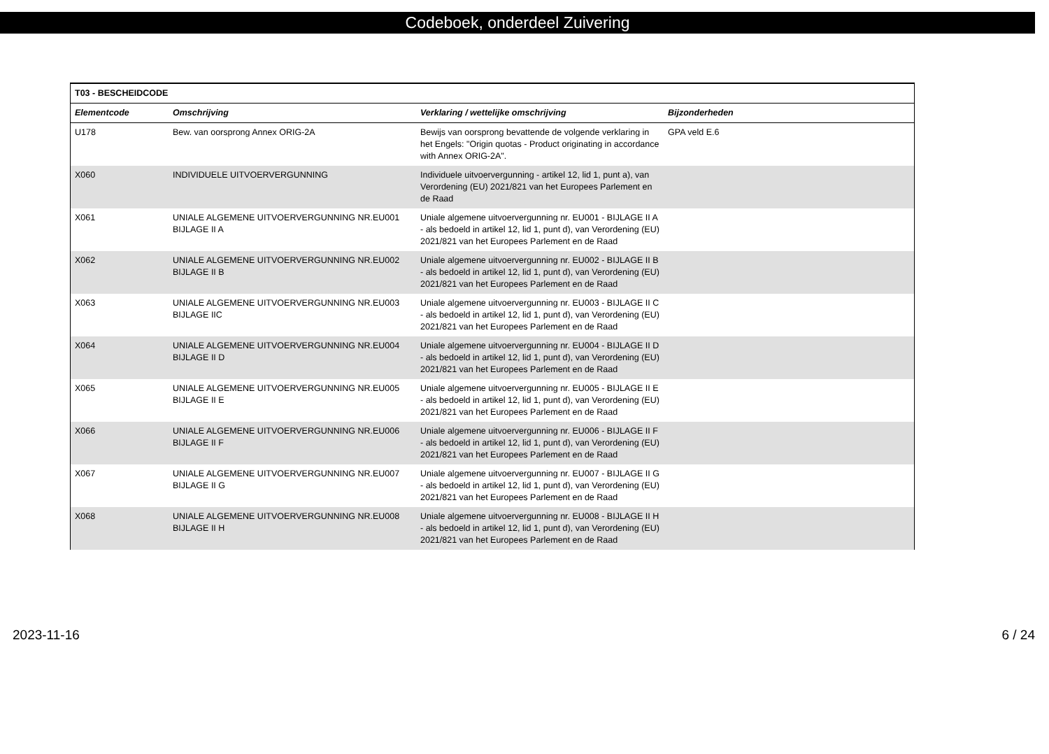Codeboek, onderdeel Zuivering
| T03 - BESCHEIDCODE | | | |
| --- | --- | --- | --- |
| Elementcode | Omschrijving | Verklaring / wettelijke omschrijving | Bijzonderheden |
| U178 | Bew. van oorsprong Annex ORIG-2A | Bewijs van oorsprong bevattende de volgende verklaring in het Engels: "Origin quotas - Product originating in accordance with Annex ORIG-2A". | GPA veld E.6 |
| X060 | INDIVIDUELE UITVOERVERGUNNING | Individuele uitvoervergunning - artikel 12, lid 1, punt a), van Verordening (EU) 2021/821 van het Europees Parlement en de Raad | |
| X061 | UNIALE ALGEMENE UITVOERVERGUNNING NR.EU001 BIJLAGE II A | Uniale algemene uitvoervergunning nr. EU001 - BIJLAGE II A - als bedoeld in artikel 12, lid 1, punt d), van Verordening (EU) 2021/821 van het Europees Parlement en de Raad | |
| X062 | UNIALE ALGEMENE UITVOERVERGUNNING NR.EU002 BIJLAGE II B | Uniale algemene uitvoervergunning nr. EU002 - BIJLAGE II B - als bedoeld in artikel 12, lid 1, punt d), van Verordening (EU) 2021/821 van het Europees Parlement en de Raad | |
| X063 | UNIALE ALGEMENE UITVOERVERGUNNING NR.EU003 BIJLAGE IIC | Uniale algemene uitvoervergunning nr. EU003 - BIJLAGE II C - als bedoeld in artikel 12, lid 1, punt d), van Verordening (EU) 2021/821 van het Europees Parlement en de Raad | |
| X064 | UNIALE ALGEMENE UITVOERVERGUNNING NR.EU004 BIJLAGE II D | Uniale algemene uitvoervergunning nr. EU004 - BIJLAGE II D - als bedoeld in artikel 12, lid 1, punt d), van Verordening (EU) 2021/821 van het Europees Parlement en de Raad | |
| X065 | UNIALE ALGEMENE UITVOERVERGUNNING NR.EU005 BIJLAGE II E | Uniale algemene uitvoervergunning nr. EU005 - BIJLAGE II E - als bedoeld in artikel 12, lid 1, punt d), van Verordening (EU) 2021/821 van het Europees Parlement en de Raad | |
| X066 | UNIALE ALGEMENE UITVOERVERGUNNING NR.EU006 BIJLAGE II F | Uniale algemene uitvoervergunning nr. EU006 - BIJLAGE II F - als bedoeld in artikel 12, lid 1, punt d), van Verordening (EU) 2021/821 van het Europees Parlement en de Raad | |
| X067 | UNIALE ALGEMENE UITVOERVERGUNNING NR.EU007 BIJLAGE II G | Uniale algemene uitvoervergunning nr. EU007 - BIJLAGE II G - als bedoeld in artikel 12, lid 1, punt d), van Verordening (EU) 2021/821 van het Europees Parlement en de Raad | |
| X068 | UNIALE ALGEMENE UITVOERVERGUNNING NR.EU008 BIJLAGE II H | Uniale algemene uitvoervergunning nr. EU008 - BIJLAGE II H - als bedoeld in artikel 12, lid 1, punt d), van Verordening (EU) 2021/821 van het Europees Parlement en de Raad | |
2023-11-16 6 / 24